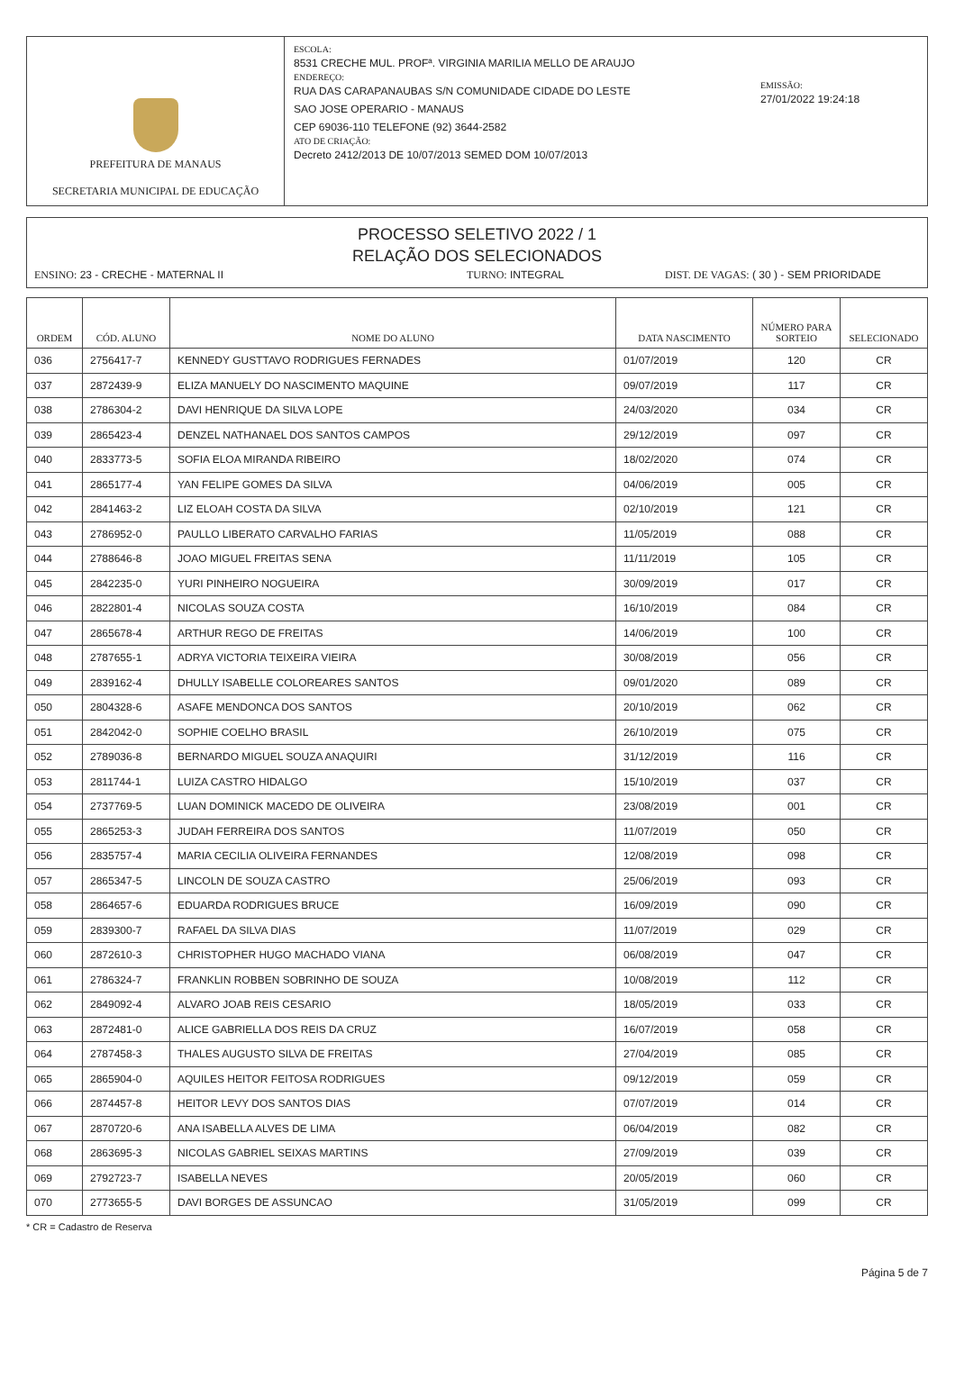PREFEITURA DE MANAUS
SECRETARIA MUNICIPAL DE EDUCAÇÃO
ESCOLA:
8531 CRECHE MUL. PROFª. VIRGINIA MARILIA MELLO DE ARAUJO
ENDEREÇO:
RUA DAS CARAPANAUBAS S/N COMUNIDADE CIDADE DO LESTE
SAO JOSE OPERARIO - MANAUS
CEP 69036-110 TELEFONE (92) 3644-2582
ATO DE CRIAÇÃO:
Decreto 2412/2013 DE 10/07/2013 SEMED DOM 10/07/2013
EMISSÃO:
27/01/2022 19:24:18
PROCESSO SELETIVO 2022 / 1
RELAÇÃO DOS SELECIONADOS
ENSINO: 23 - CRECHE - MATERNAL II TURNO: INTEGRAL DIST. DE VAGAS: ( 30 ) - SEM PRIORIDADE
| ORDEM | CÓD. ALUNO | NOME DO ALUNO | DATA NASCIMENTO | NÚMERO PARA SORTEIO | SELECIONADO |
| --- | --- | --- | --- | --- | --- |
| 036 | 2756417-7 | KENNEDY GUSTTAVO RODRIGUES FERNADES | 01/07/2019 | 120 | CR |
| 037 | 2872439-9 | ELIZA MANUELY DO NASCIMENTO MAQUINE | 09/07/2019 | 117 | CR |
| 038 | 2786304-2 | DAVI HENRIQUE DA SILVA LOPE | 24/03/2020 | 034 | CR |
| 039 | 2865423-4 | DENZEL NATHANAEL DOS SANTOS CAMPOS | 29/12/2019 | 097 | CR |
| 040 | 2833773-5 | SOFIA ELOA MIRANDA RIBEIRO | 18/02/2020 | 074 | CR |
| 041 | 2865177-4 | YAN FELIPE GOMES DA SILVA | 04/06/2019 | 005 | CR |
| 042 | 2841463-2 | LIZ ELOAH COSTA DA SILVA | 02/10/2019 | 121 | CR |
| 043 | 2786952-0 | PAULLO LIBERATO CARVALHO FARIAS | 11/05/2019 | 088 | CR |
| 044 | 2788646-8 | JOAO MIGUEL FREITAS SENA | 11/11/2019 | 105 | CR |
| 045 | 2842235-0 | YURI PINHEIRO NOGUEIRA | 30/09/2019 | 017 | CR |
| 046 | 2822801-4 | NICOLAS SOUZA COSTA | 16/10/2019 | 084 | CR |
| 047 | 2865678-4 | ARTHUR REGO DE FREITAS | 14/06/2019 | 100 | CR |
| 048 | 2787655-1 | ADRYA VICTORIA TEIXEIRA VIEIRA | 30/08/2019 | 056 | CR |
| 049 | 2839162-4 | DHULLY ISABELLE COLOREARES SANTOS | 09/01/2020 | 089 | CR |
| 050 | 2804328-6 | ASAFE MENDONCA DOS SANTOS | 20/10/2019 | 062 | CR |
| 051 | 2842042-0 | SOPHIE COELHO BRASIL | 26/10/2019 | 075 | CR |
| 052 | 2789036-8 | BERNARDO MIGUEL SOUZA ANAQUIRI | 31/12/2019 | 116 | CR |
| 053 | 2811744-1 | LUIZA CASTRO HIDALGO | 15/10/2019 | 037 | CR |
| 054 | 2737769-5 | LUAN DOMINICK MACEDO DE OLIVEIRA | 23/08/2019 | 001 | CR |
| 055 | 2865253-3 | JUDAH FERREIRA DOS SANTOS | 11/07/2019 | 050 | CR |
| 056 | 2835757-4 | MARIA CECILIA OLIVEIRA FERNANDES | 12/08/2019 | 098 | CR |
| 057 | 2865347-5 | LINCOLN DE SOUZA CASTRO | 25/06/2019 | 093 | CR |
| 058 | 2864657-6 | EDUARDA RODRIGUES BRUCE | 16/09/2019 | 090 | CR |
| 059 | 2839300-7 | RAFAEL DA SILVA DIAS | 11/07/2019 | 029 | CR |
| 060 | 2872610-3 | CHRISTOPHER HUGO MACHADO VIANA | 06/08/2019 | 047 | CR |
| 061 | 2786324-7 | FRANKLIN ROBBEN SOBRINHO DE SOUZA | 10/08/2019 | 112 | CR |
| 062 | 2849092-4 | ALVARO JOAB REIS CESARIO | 18/05/2019 | 033 | CR |
| 063 | 2872481-0 | ALICE GABRIELLA DOS REIS DA CRUZ | 16/07/2019 | 058 | CR |
| 064 | 2787458-3 | THALES AUGUSTO SILVA DE FREITAS | 27/04/2019 | 085 | CR |
| 065 | 2865904-0 | AQUILES HEITOR FEITOSA RODRIGUES | 09/12/2019 | 059 | CR |
| 066 | 2874457-8 | HEITOR LEVY DOS SANTOS DIAS | 07/07/2019 | 014 | CR |
| 067 | 2870720-6 | ANA ISABELLA ALVES DE LIMA | 06/04/2019 | 082 | CR |
| 068 | 2863695-3 | NICOLAS GABRIEL SEIXAS MARTINS | 27/09/2019 | 039 | CR |
| 069 | 2792723-7 | ISABELLA NEVES | 20/05/2019 | 060 | CR |
| 070 | 2773655-5 | DAVI BORGES DE ASSUNCAO | 31/05/2019 | 099 | CR |
* CR = Cadastro de Reserva
Página 5 de 7